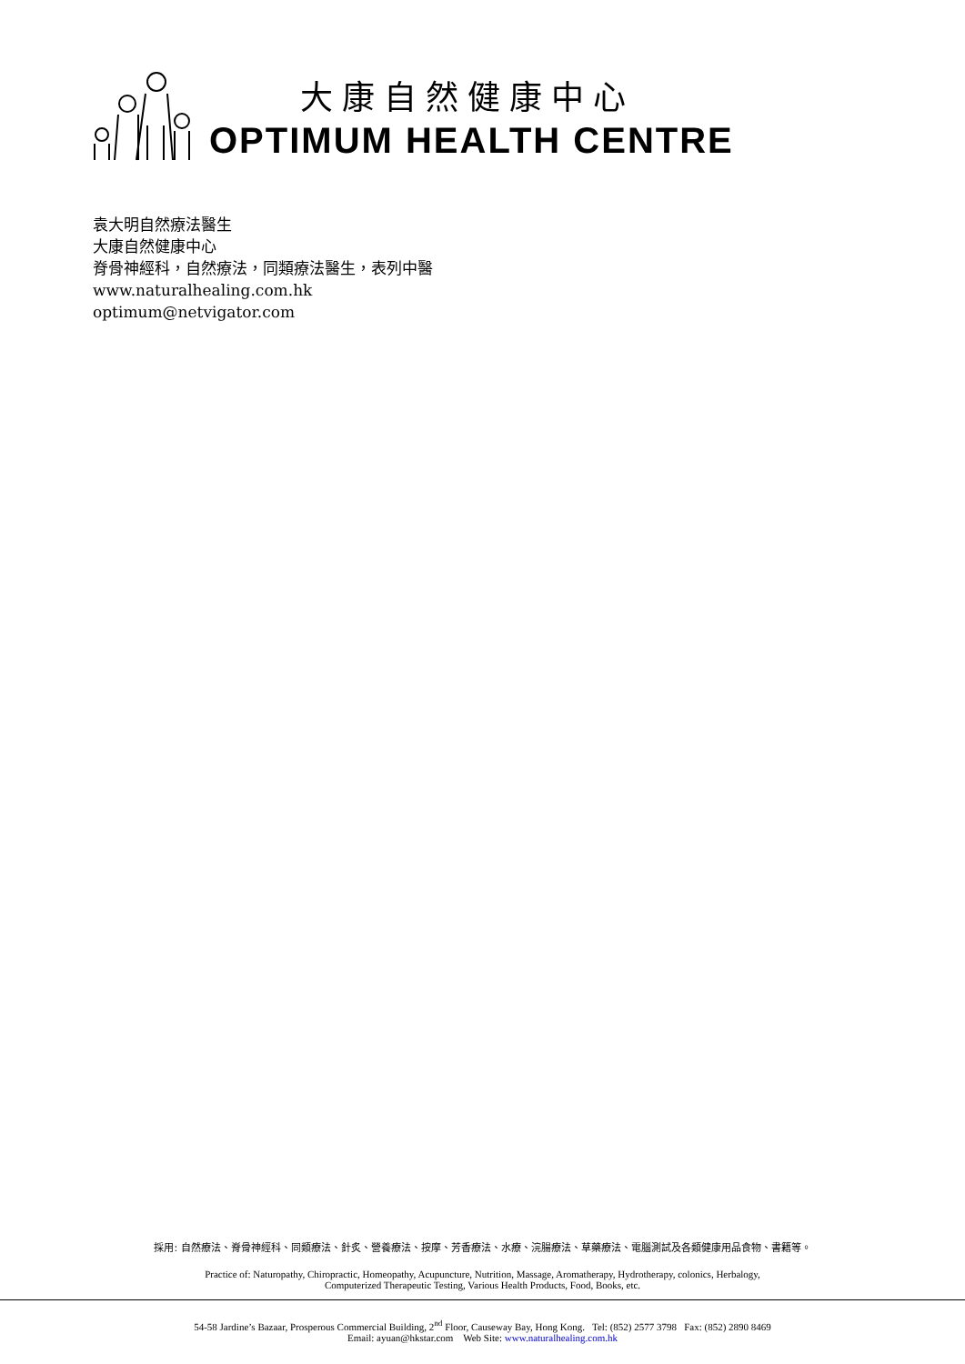大康自然健康中心
OPTIMUM HEALTH CENTRE
袁大明自然療法醫生
大康自然健康中心
脊骨神經科，自然療法，同類療法醫生，表列中醫
www.naturalhealing.com.hk
optimum@netvigator.com
採用: 自然療法、脊骨神經科、同類療法、針炙、營養療法、按摩、芳香療法、水療、浣腸療法、草藥療法、電腦測試及各類健康用品食物、書籍等。
Practice of: Naturopathy, Chiropractic, Homeopathy, Acupuncture, Nutrition, Massage, Aromatherapy, Hydrotherapy, colonics, Herbalogy,
Computerized Therapeutic Testing, Various Health Products, Food, Books, etc.
54-58 Jardine’s Bazaar, Prosperous Commercial Building, 2<sup>nd</sup> Floor, Causeway Bay, Hong Kong. Tel: (852) 2577 3798 Fax: (852) 2890 8469
Email: ayuan@hkstar.com Web Site: www.naturalhealing.com.hk